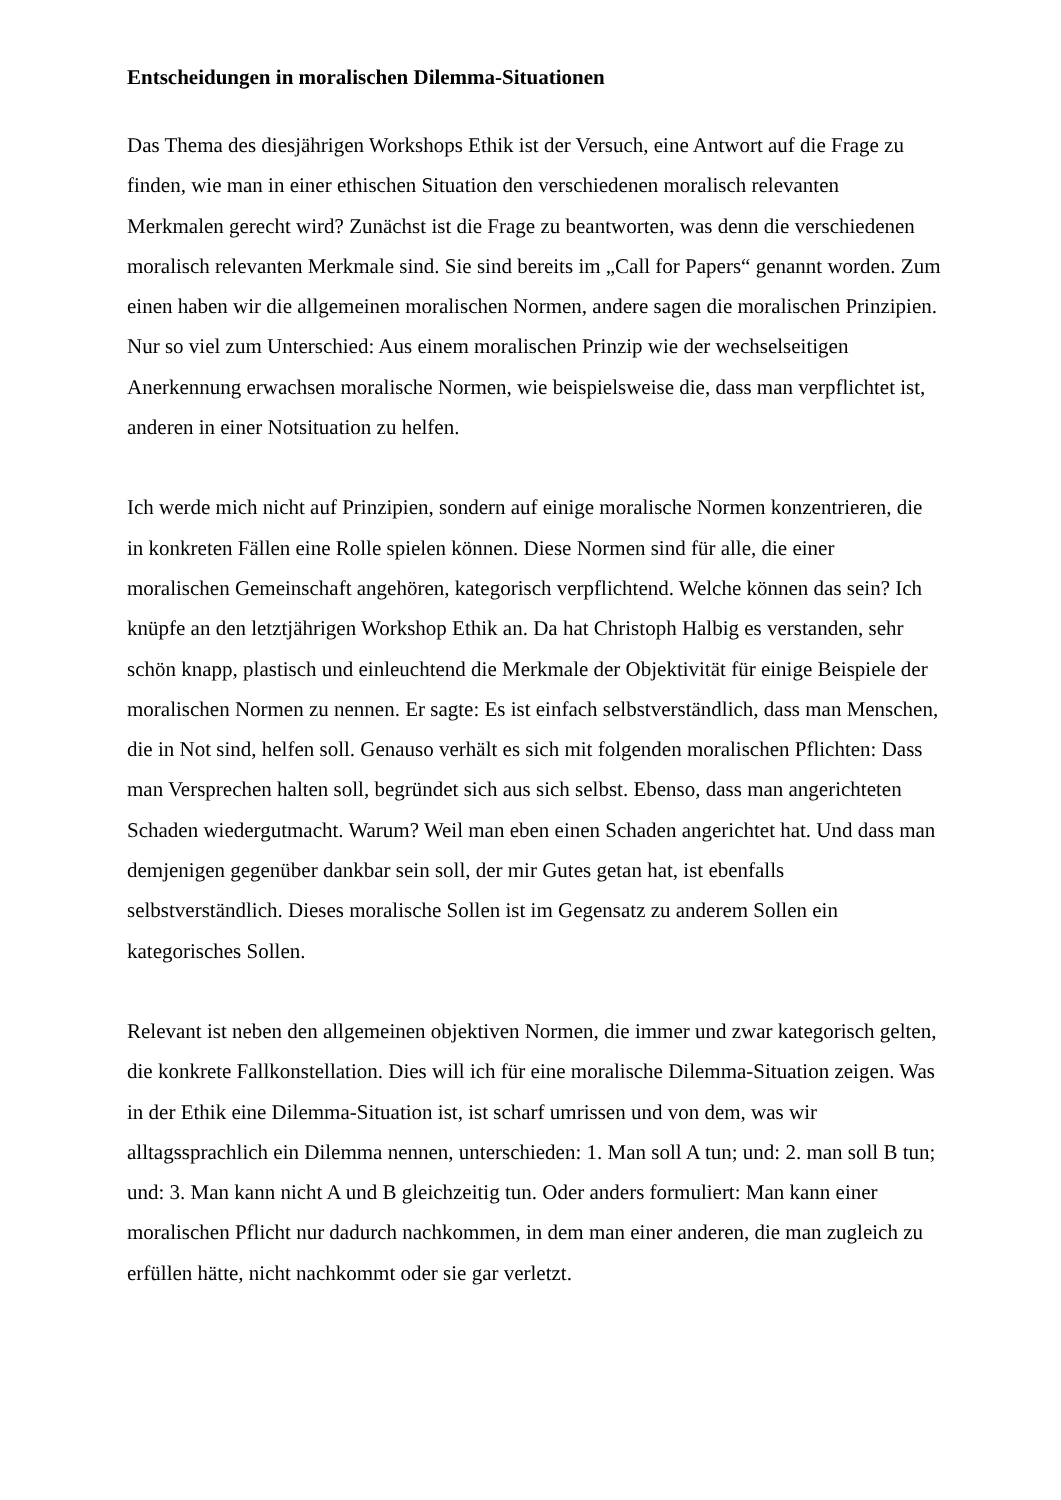Entscheidungen in moralischen Dilemma-Situationen
Das Thema des diesjährigen Workshops Ethik ist der Versuch, eine Antwort auf die Frage zu finden, wie man in einer ethischen Situation den verschiedenen moralisch relevanten Merkmalen gerecht wird? Zunächst ist die Frage zu beantworten, was denn die verschiedenen moralisch relevanten Merkmale sind. Sie sind bereits im „Call for Papers“ genannt worden. Zum einen haben wir die allgemeinen moralischen Normen, andere sagen die moralischen Prinzipien. Nur so viel zum Unterschied: Aus einem moralischen Prinzip wie der wechselseitigen Anerkennung erwachsen moralische Normen, wie beispielsweise die, dass man verpflichtet ist, anderen in einer Notsituation zu helfen.
Ich werde mich nicht auf Prinzipien, sondern auf einige moralische Normen konzentrieren, die in konkreten Fällen eine Rolle spielen können. Diese Normen sind für alle, die einer moralischen Gemeinschaft angehören, kategorisch verpflichtend. Welche können das sein? Ich knüpfe an den letztjährigen Workshop Ethik an. Da hat Christoph Halbig es verstanden, sehr schön knapp, plastisch und einleuchtend die Merkmale der Objektivität für einige Beispiele der moralischen Normen zu nennen. Er sagte: Es ist einfach selbstverständlich, dass man Menschen, die in Not sind, helfen soll. Genauso verhält es sich mit folgenden moralischen Pflichten: Dass man Versprechen halten soll, begründet sich aus sich selbst. Ebenso, dass man angerichteten Schaden wiedergutmacht. Warum? Weil man eben einen Schaden angerichtet hat. Und dass man demjenigen gegenüber dankbar sein soll, der mir Gutes getan hat, ist ebenfalls selbstverständlich. Dieses moralische Sollen ist im Gegensatz zu anderem Sollen ein kategorisches Sollen.
Relevant ist neben den allgemeinen objektiven Normen, die immer und zwar kategorisch gelten, die konkrete Fallkonstellation. Dies will ich für eine moralische Dilemma-Situation zeigen. Was in der Ethik eine Dilemma-Situation ist, ist scharf umrissen und von dem, was wir alltagssprachlich ein Dilemma nennen, unterschieden: 1. Man soll A tun; und: 2. man soll B tun; und: 3. Man kann nicht A und B gleichzeitig tun. Oder anders formuliert: Man kann einer moralischen Pflicht nur dadurch nachkommen, in dem man einer anderen, die man zugleich zu erfüllen hätte, nicht nachkommt oder sie gar verletzt.